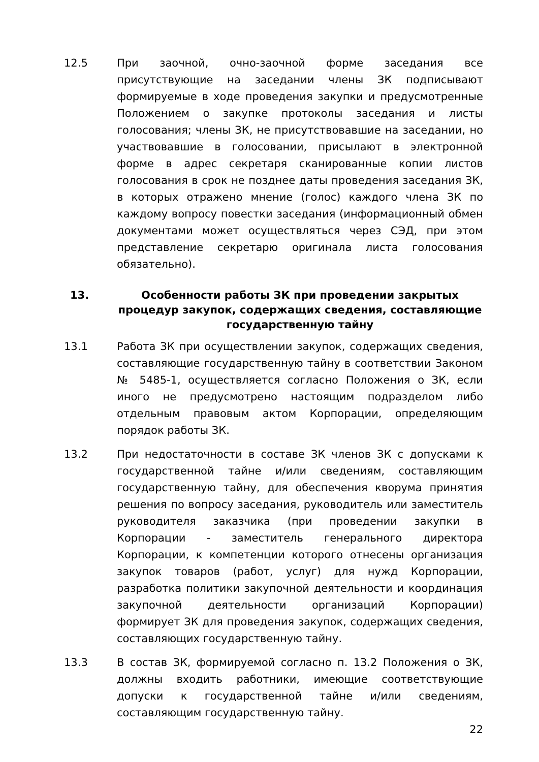12.5 При заочной, очно-заочной форме заседания все присутствующие на заседании члены ЗК подписывают формируемые в ходе проведения закупки и предусмотренные Положением о закупке протоколы заседания и листы голосования; члены ЗК, не присутствовавшие на заседании, но участвовавшие в голосовании, присылают в электронной форме в адрес секретаря сканированные копии листов голосования в срок не позднее даты проведения заседания ЗК, в которых отражено мнение (голос) каждого члена ЗК по каждому вопросу повестки заседания (информационный обмен документами может осуществляться через СЭД, при этом представление секретарю оригинала листа голосования обязательно).
13. Особенности работы ЗК при проведении закрытых процедур закупок, содержащих сведения, составляющие государственную тайну
13.1 Работа ЗК при осуществлении закупок, содержащих сведения, составляющие государственную тайну в соответствии Законом № 5485-1, осуществляется согласно Положения о ЗК, если иного не предусмотрено настоящим подразделом либо отдельным правовым актом Корпорации, определяющим порядок работы ЗК.
13.2 При недостаточности в составе ЗК членов ЗК с допусками к государственной тайне и/или сведениям, составляющим государственную тайну, для обеспечения кворума принятия решения по вопросу заседания, руководитель или заместитель руководителя заказчика (при проведении закупки в Корпорации - заместитель генерального директора Корпорации, к компетенции которого отнесены организация закупок товаров (работ, услуг) для нужд Корпорации, разработка политики закупочной деятельности и координация закупочной деятельности организаций Корпорации) формирует ЗК для проведения закупок, содержащих сведения, составляющих государственную тайну.
13.3 В состав ЗК, формируемой согласно п. 13.2 Положения о ЗК, должны входить работники, имеющие соответствующие допуски к государственной тайне и/или сведениям, составляющим государственную тайну.
22